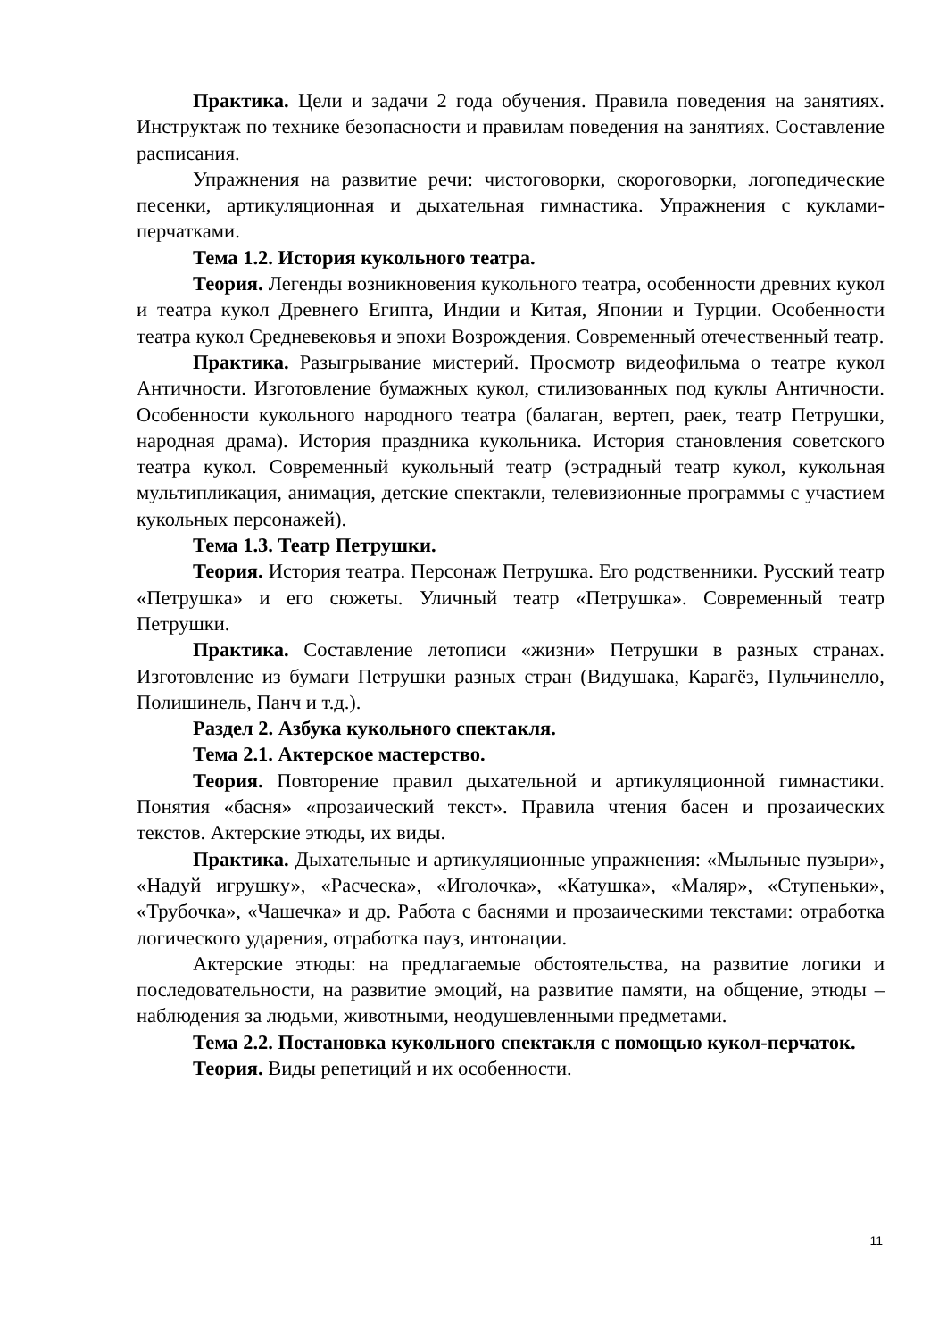Практика. Цели и задачи 2 года обучения. Правила поведения на занятиях. Инструктаж по технике безопасности и правилам поведения на занятиях. Составление расписания.
Упражнения на развитие речи: чистоговорки, скороговорки, логопедические песенки, артикуляционная и дыхательная гимнастика. Упражнения с куклами-перчатками.
Тема 1.2. История кукольного театра.
Теория. Легенды возникновения кукольного театра, особенности древних кукол и театра кукол Древнего Египта, Индии и Китая, Японии и Турции. Особенности театра кукол Средневековья и эпохи Возрождения. Современный отечественный театр.
Практика. Разыгрывание мистерий. Просмотр видеофильма о театре кукол Античности. Изготовление бумажных кукол, стилизованных под куклы Античности. Особенности кукольного народного театра (балаган, вертеп, раек, театр Петрушки, народная драма). История праздника кукольника. История становления советского театра кукол. Современный кукольный театр (эстрадный театр кукол, кукольная мультипликация, анимация, детские спектакли, телевизионные программы с участием кукольных персонажей).
Тема 1.3. Театр Петрушки.
Теория. История театра. Персонаж Петрушка. Его родственники. Русский театр «Петрушка» и его сюжеты. Уличный театр «Петрушка». Современный театр Петрушки.
Практика. Составление летописи «жизни» Петрушки в разных странах. Изготовление из бумаги Петрушки разных стран (Видушака, Карагёз, Пульчинелло, Полишинель, Панч и т.д.).
Раздел 2. Азбука кукольного спектакля.
Тема 2.1. Актерское мастерство.
Теория. Повторение правил дыхательной и артикуляционной гимнастики. Понятия «басня» «прозаический текст». Правила чтения басен и прозаических текстов. Актерские этюды, их виды.
Практика. Дыхательные и артикуляционные упражнения: «Мыльные пузыри», «Надуй игрушку», «Расческа», «Иголочка», «Катушка», «Маляр», «Ступеньки», «Трубочка», «Чашечка» и др. Работа с баснями и прозаическими текстами: отработка логического ударения, отработка пауз, интонации.
Актерские этюды: на предлагаемые обстоятельства, на развитие логики и последовательности, на развитие эмоций, на развитие памяти, на общение, этюды – наблюдения за людьми, животными, неодушевленными предметами.
Тема 2.2. Постановка кукольного спектакля с помощью кукол-перчаток.
Теория. Виды репетиций и их особенности.
11